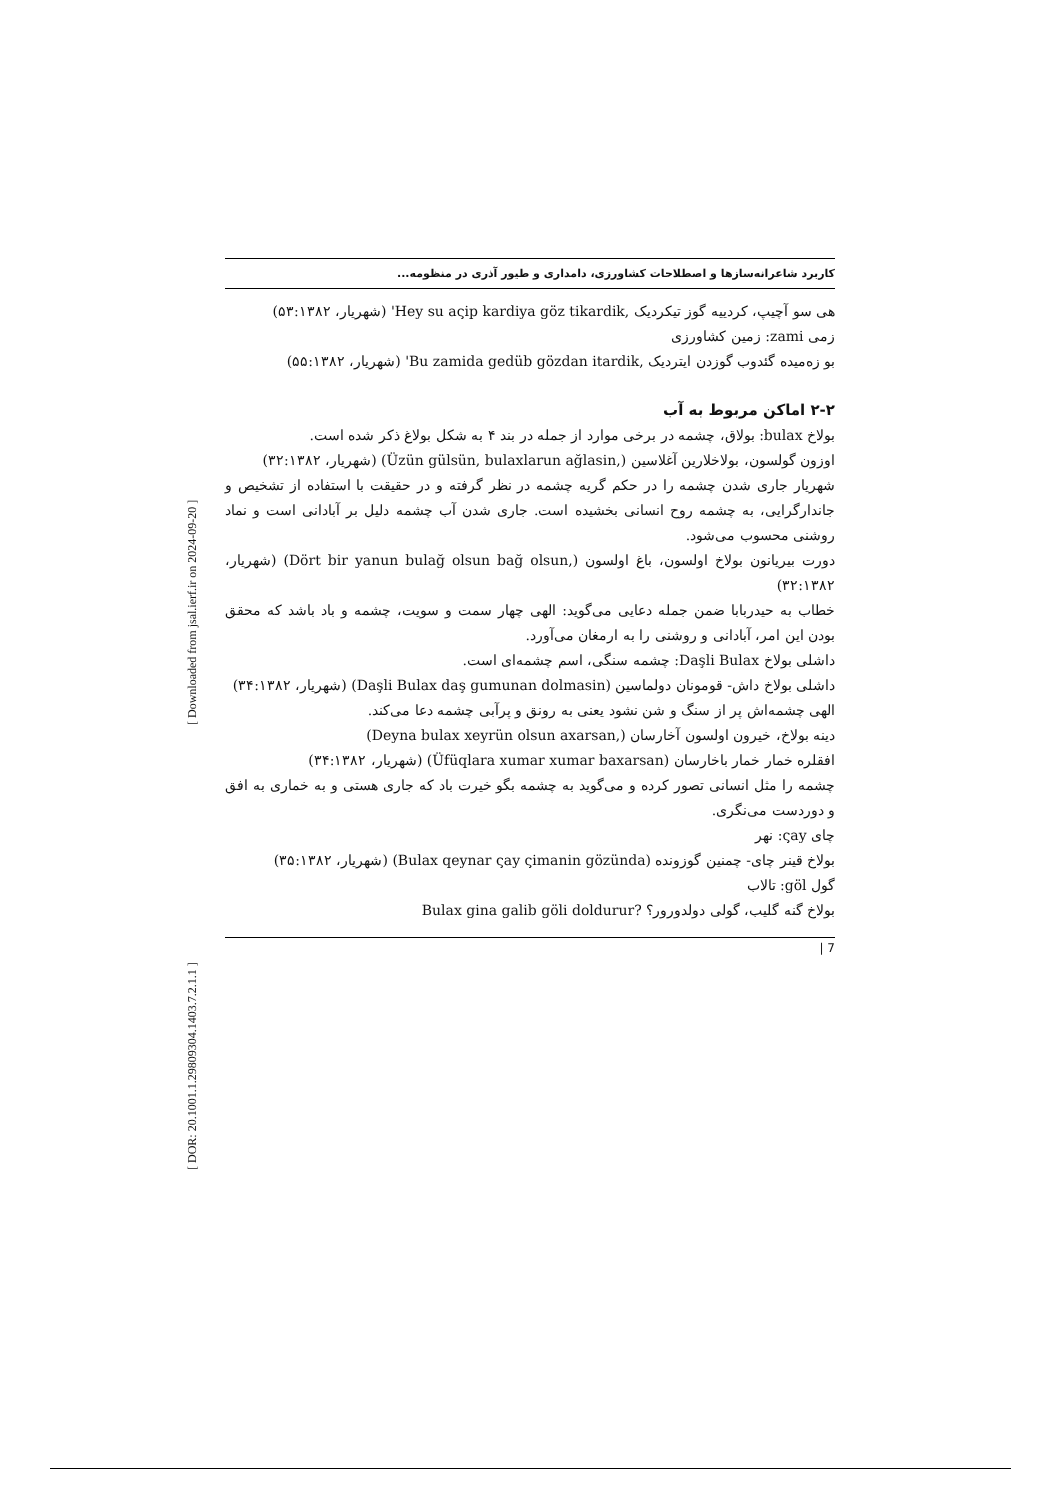[ DOR: 20.1001.1.29809304.1403.7.2.1.1 ] [ Downloaded from jsal.ierf.ir on 2024-09-20 ]
کاربرد شاعرانه‌سازها و اصطلاحات کشاورزی، دامداری و طیور آذری در منظومه...
هی سو آچیپ، کردییه گوز تیکردیک ,Hey su aςip kardiya göz tikardik' (شهریار، ۵۳:۱۳۸۲)
زمی zami: زمین کشاورزی
بو زه‌میده گئدوب گوزدن ایتردیک ,Bu zamida gedüb gözdan itardik' (شهریار، ۵۵:۱۳۸۲)
۲-۲ اماکن مربوط به آب
بولاخ bulax: بولاق، چشمه در برخی موارد از جمله در بند ۴ به شکل بولاغ ذکر شده است.
اوزون گولسون، بولاخلارین آغلاسین (,Üzün gülsün, bulaxlarun ağlasin) (شهریار، ۳۲:۱۳۸۲)
شهریار جاری شدن چشمه را در حکم گریه چشمه در نظر گرفته و در حقیقت با استفاده از تشخیص و جاندارگرایی، به چشمه روح انسانی بخشیده است. جاری شدن آب چشمه دلیل بر آبادانی است و نماد روشنی محسوب می‌شود.
دورت بیریانون بولاخ اولسون، باغ اولسون (,Dört bir yanun bulağ olsun bağ olsun) (شهریار، ۳۲:۱۳۸۲)
خطاب به حیدربابا ضمن جمله دعایی می‌گوید: الهی چهار سمت و سویت، چشمه و باد باشد که محقق بودن این امر، آبادانی و روشنی را به ارمغان می‌آورد.
داشلی بولاخ Daşli Bulax: چشمه سنگی، اسم چشمه‌ای است.
داشلی بولاخ داش- قومونان دولماسین (Daşli Bulax daş gumunan dolmasin) (شهریار، ۳۴:۱۳۸۲)
الهی چشمه‌اش پر از سنگ و شن نشود یعنی به رونق و پرآبی چشمه دعا می‌کند.
دینه بولاخ، خیرون اولسون آخارسان (,Deyna bulax xeyrün olsun axarsan)
افقلره خمار خمار باخارسان (Üfüqlara xumar xumar baxarsan) (شهریار، ۳۴:۱۳۸۲)
چشمه را مثل انسانی تصور کرده و می‌گوید به چشمه بگو خیرت باد که جاری هستی و به خماری به افق و دوردست می‌نگری.
چای ςay: نهر
بولاخ قینر چای- چمنین گوزونده (Bulax qeynar ςay ςimanin gözünda) (شهریار، ۳۵:۱۳۸۲)
گول göl: تالاب
بولاخ گنه گلیب، گولی دولدورور؟ ?Bulax gina galib göli doldurur
| 7